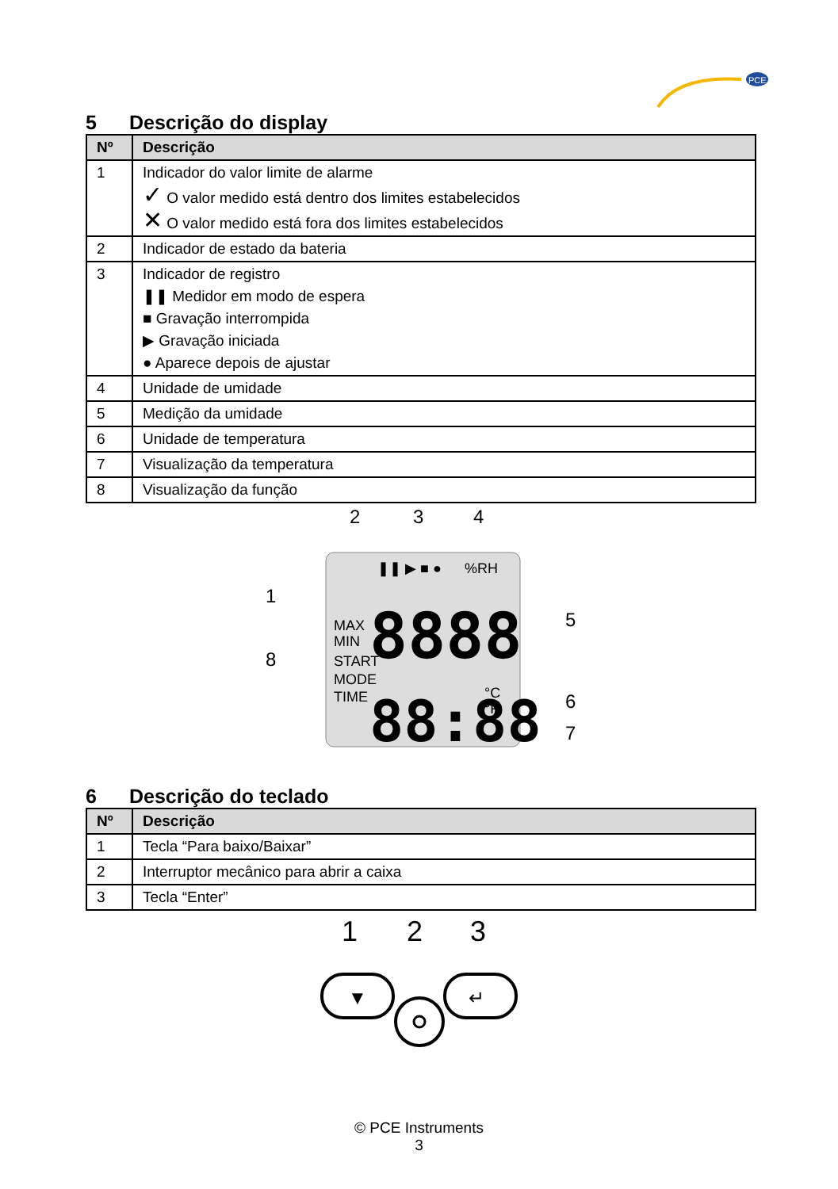PCE
5 Descrição do display
| Nº | Descrição |
| --- | --- |
| 1 | Indicador do valor limite de alarme ✓ O valor medido está dentro dos limites estabelecidos ✕ O valor medido está fora dos limites estabelecidos |
| 2 | Indicador de estado da bateria |
| 3 | Indicador de registro ❚❚ Medidor em modo de espera ■ Gravação interrompida ▶ Gravação iniciada ● Aparece depois de ajustar |
| 4 | Unidade de umidade |
| 5 | Medição da umidade |
| 6 | Unidade de temperatura |
| 7 | Visualização da temperatura |
| 8 | Visualização da função |
2
3
4
1
8
5
6
7
❚❚ ▶ ■ ●
%RH
MAX
MIN
START
MODE
TIME
°C
°F
8888
88:88
6 Descrição do teclado
| Nº | Descrição |
| --- | --- |
| 1 | Tecla “Para baixo/Baixar” |
| 2 | Interruptor mecânico para abrir a caixa |
| 3 | Tecla “Enter” |
1
2
3
▼
↵
© PCE Instruments
3